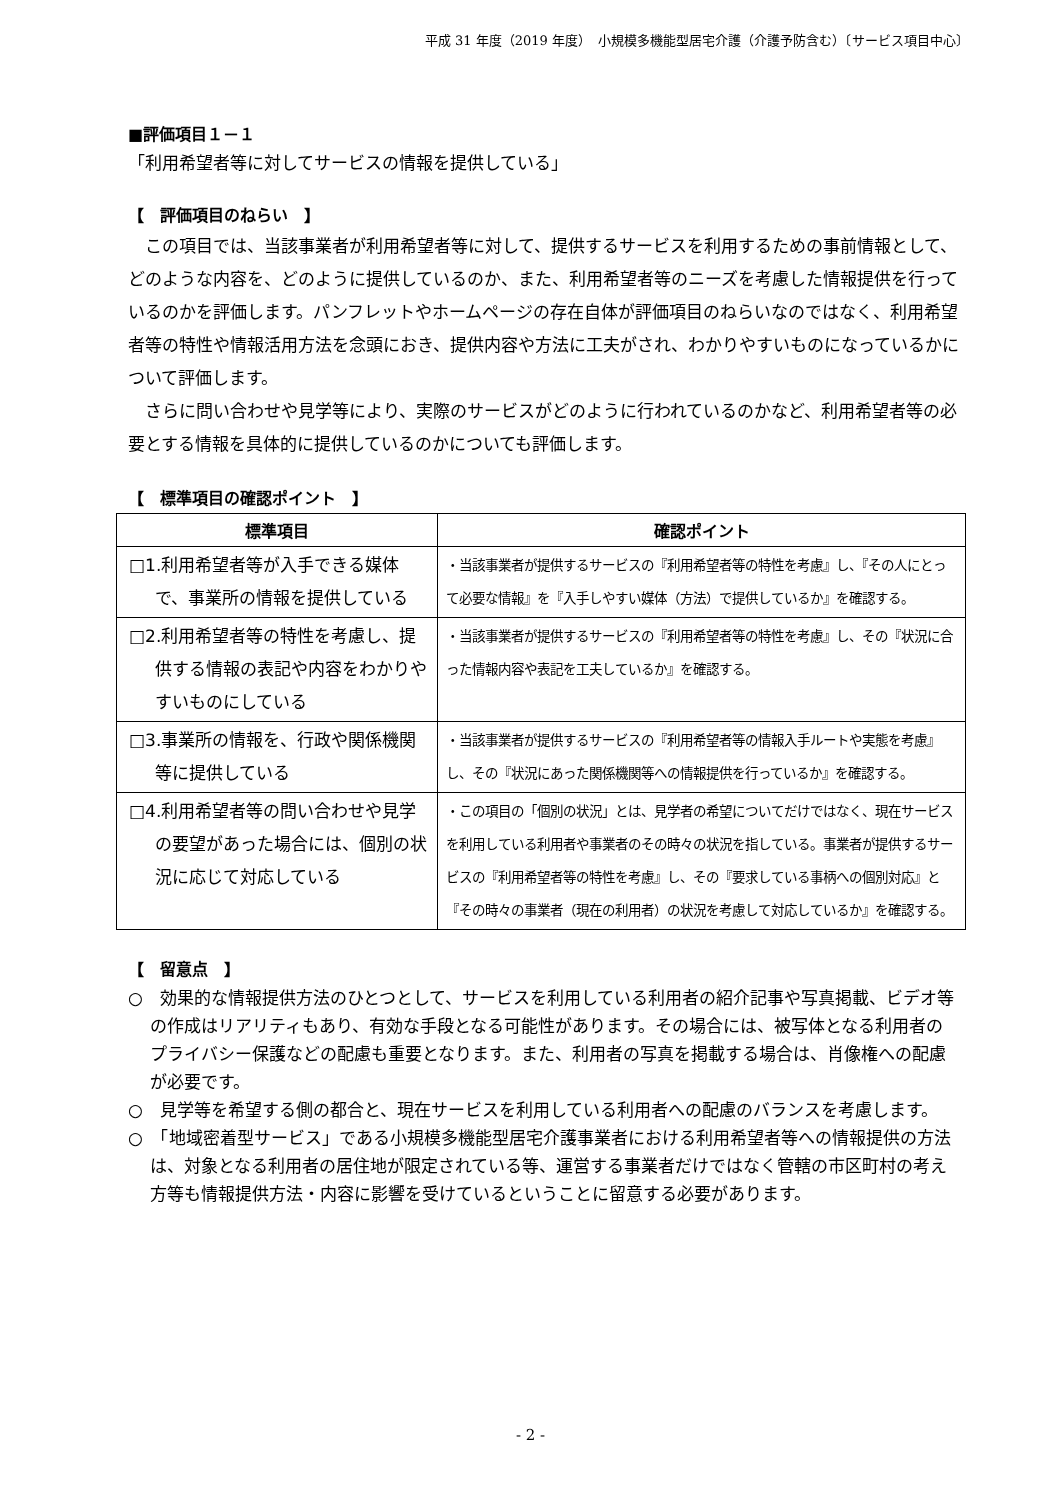平成 31 年度（2019 年度）　小規模多機能型居宅介護（介護予防含む）〔サービス項目中心〕
■評価項目１－１
「利用希望者等に対してサービスの情報を提供している」
【　評価項目のねらい　】
この項目では、当該事業者が利用希望者等に対して、提供するサービスを利用するための事前情報として、どのような内容を、どのように提供しているのか、また、利用希望者等のニーズを考慮した情報提供を行っているのかを評価します。パンフレットやホームページの存在自体が評価項目のねらいなのではなく、利用希望者等の特性や情報活用方法を念頭におき、提供内容や方法に工夫がされ、わかりやすいものになっているかについて評価します。
さらに問い合わせや見学等により、実際のサービスがどのように行われているのかなど、利用希望者等の必要とする情報を具体的に提供しているのかについても評価します。
【　標準項目の確認ポイント　】
| 標準項目 | 確認ポイント |
| --- | --- |
| □1.利用希望者等が入手できる媒体で、事業所の情報を提供している | ・当該事業者が提供するサービスの『利用希望者等の特性を考慮』し、『その人にとって必要な情報』を『入手しやすい媒体（方法）で提供しているか』を確認する。 |
| □2.利用希望者等の特性を考慮し、提供する情報の表記や内容をわかりやすいものにしている | ・当該事業者が提供するサービスの『利用希望者等の特性を考慮』し、その『状況に合った情報内容や表記を工夫しているか』を確認する。 |
| □3.事業所の情報を、行政や関係機関等に提供している | ・当該事業者が提供するサービスの『利用希望者等の情報入手ルートや実態を考慮』し、その『状況にあった関係機関等への情報提供を行っているか』を確認する。 |
| □4.利用希望者等の問い合わせや見学の要望があった場合には、個別の状況に応じて対応している | ・この項目の「個別の状況」とは、見学者の希望についてだけではなく、現在サービスを利用している利用者や事業者のその時々の状況を指している。事業者が提供するサービスの『利用希望者等の特性を考慮』し、その『要求している事柄への個別対応』と『その時々の事業者（現在の利用者）の状況を考慮して対応しているか』を確認する。 |
【　留意点　】
○　効果的な情報提供方法のひとつとして、サービスを利用している利用者の紹介記事や写真掲載、ビデオ等の作成はリアリティもあり、有効な手段となる可能性があります。その場合には、被写体となる利用者のプライバシー保護などの配慮も重要となります。また、利用者の写真を掲載する場合は、肖像権への配慮が必要です。
○　見学等を希望する側の都合と、現在サービスを利用している利用者への配慮のバランスを考慮します。
○　「地域密着型サービス」である小規模多機能型居宅介護事業者における利用希望者等への情報提供の方法は、対象となる利用者の居住地が限定されている等、運営する事業者だけではなく管轄の市区町村の考え方等も情報提供方法・内容に影響を受けているということに留意する必要があります。
- 2 -